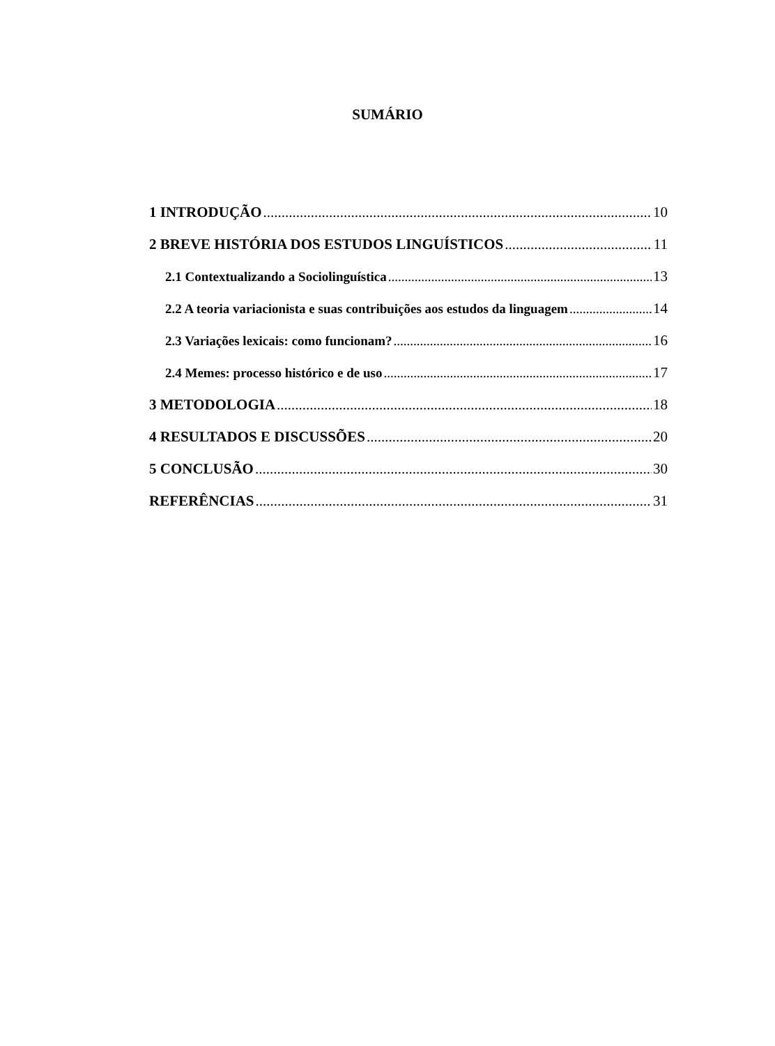SUMÁRIO
1 INTRODUÇÃO 10
2 BREVE HISTÓRIA DOS ESTUDOS LINGUÍSTICOS 11
2.1 Contextualizando a Sociolinguística 13
2.2 A teoria variacionista e suas contribuições aos estudos da linguagem 14
2.3 Variações lexicais: como funcionam? 16
2.4 Memes: processo histórico e de uso 17
3 METODOLOGIA 18
4 RESULTADOS E DISCUSSÕES 20
5 CONCLUSÃO 30
REFERÊNCIAS 31